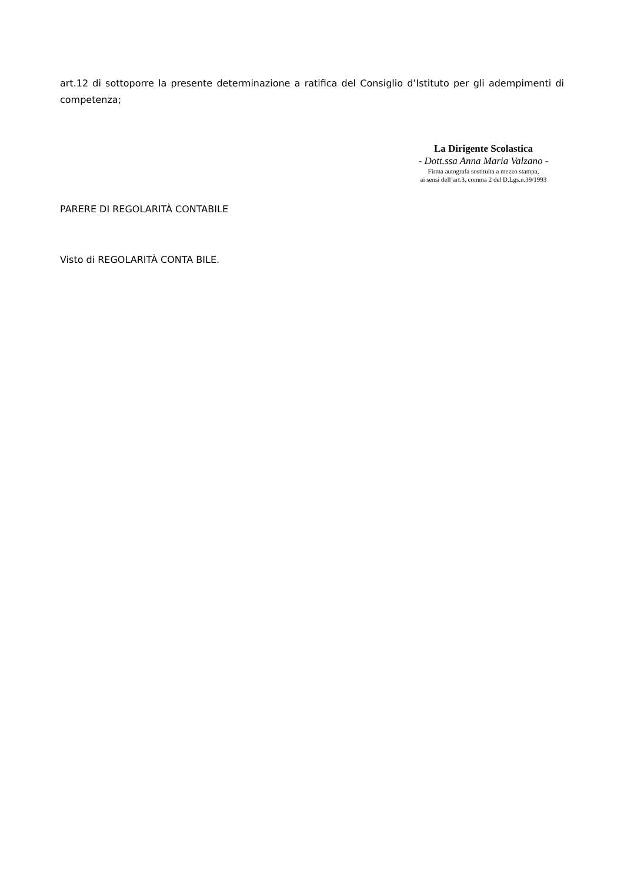art.12 di sottoporre la presente determinazione a ratifica del Consiglio d’Istituto per gli adempimenti di competenza;
La Dirigente Scolastica
- Dott.ssa Anna Maria Valzano -
Firma autografa sostituita a mezzo stampa,
ai sensi dell’art.3, comma 2 del D.Lgs.n.39/1993
PARERE DI REGOLARITÀ CONTABILE
Visto di REGOLARITÀ CONTA BILE.